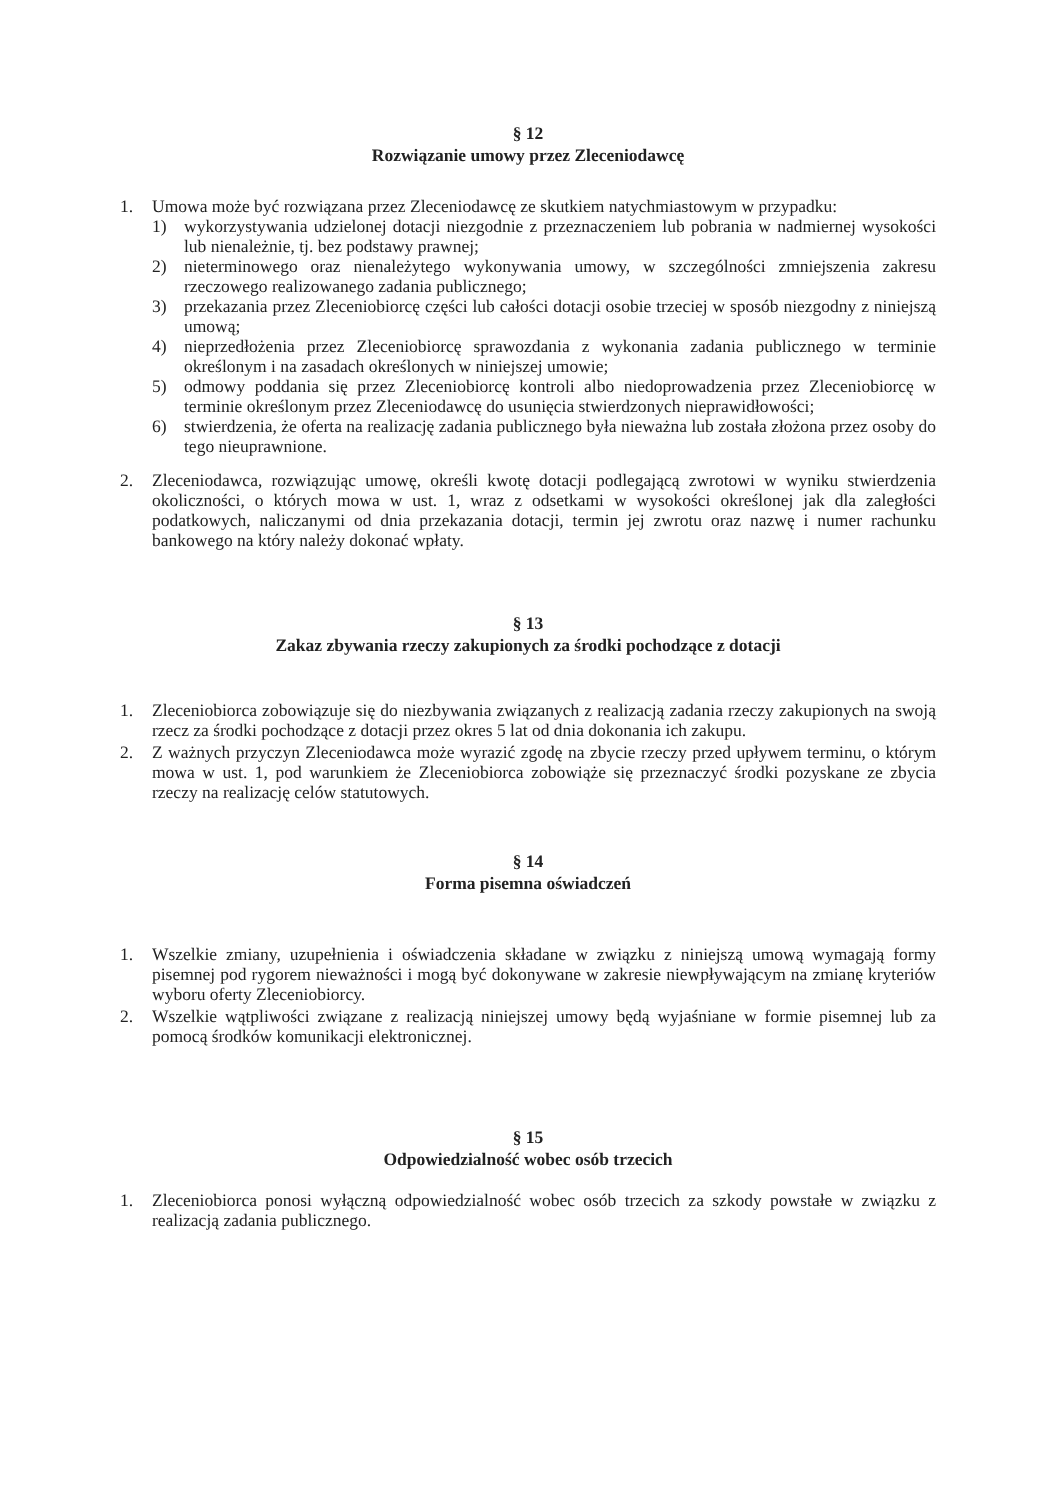§ 12
Rozwiązanie umowy przez Zleceniodawcę
1. Umowa może być rozwiązana przez Zleceniodawcę ze skutkiem natychmiastowym w przypadku:
1) wykorzystywania udzielonej dotacji niezgodnie z przeznaczeniem lub pobrania w nadmiernej wysokości lub nienależnie, tj. bez podstawy prawnej;
2) nieterminowego oraz nienależytego wykonywania umowy, w szczególności zmniejszenia zakresu rzeczowego realizowanego zadania publicznego;
3) przekazania przez Zleceniobiorcę części lub całości dotacji osobie trzeciej w sposób niezgodny z niniejszą umową;
4) nieprzedłożenia przez Zleceniobiorcę sprawozdania z wykonania zadania publicznego w terminie określonym i na zasadach określonych w niniejszej umowie;
5) odmowy poddania się przez Zleceniobiorcę kontroli albo niedoprowadzenia przez Zleceniobiorcę w terminie określonym przez Zleceniodawcę do usunięcia stwierdzonych nieprawidłowości;
6) stwierdzenia, że oferta na realizację zadania publicznego była nieważna lub została złożona przez osoby do tego nieuprawnione.
2. Zleceniodawca, rozwiązując umowę, określi kwotę dotacji podlegającą zwrotowi w wyniku stwierdzenia okoliczności, o których mowa w ust. 1, wraz z odsetkami w wysokości określonej jak dla zaległości podatkowych, naliczanymi od dnia przekazania dotacji, termin jej zwrotu oraz nazwę i numer rachunku bankowego na który należy dokonać wpłaty.
§ 13
Zakaz zbywania rzeczy zakupionych za środki pochodzące z dotacji
1. Zleceniobiorca zobowiązuje się do niezbywania związanych z realizacją zadania rzeczy zakupionych na swoją rzecz za środki pochodzące z dotacji przez okres 5 lat od dnia dokonania ich zakupu.
2. Z ważnych przyczyn Zleceniodawca może wyrazić zgodę na zbycie rzeczy przed upływem terminu, o którym mowa w ust. 1, pod warunkiem że Zleceniobiorca zobowiąże się przeznaczyć środki pozyskane ze zbycia rzeczy na realizację celów statutowych.
§ 14
Forma pisemna oświadczeń
1. Wszelkie zmiany, uzupełnienia i oświadczenia składane w związku z niniejszą umową wymagają formy pisemnej pod rygorem nieważności i mogą być dokonywane w zakresie niewpływającym na zmianę kryteriów wyboru oferty Zleceniobiorcy.
2. Wszelkie wątpliwości związane z realizacją niniejszej umowy będą wyjaśniane w formie pisemnej lub za pomocą środków komunikacji elektronicznej.
§ 15
Odpowiedzialność wobec osób trzecich
1. Zleceniobiorca ponosi wyłączną odpowiedzialność wobec osób trzecich za szkody powstałe w związku z realizacją zadania publicznego.